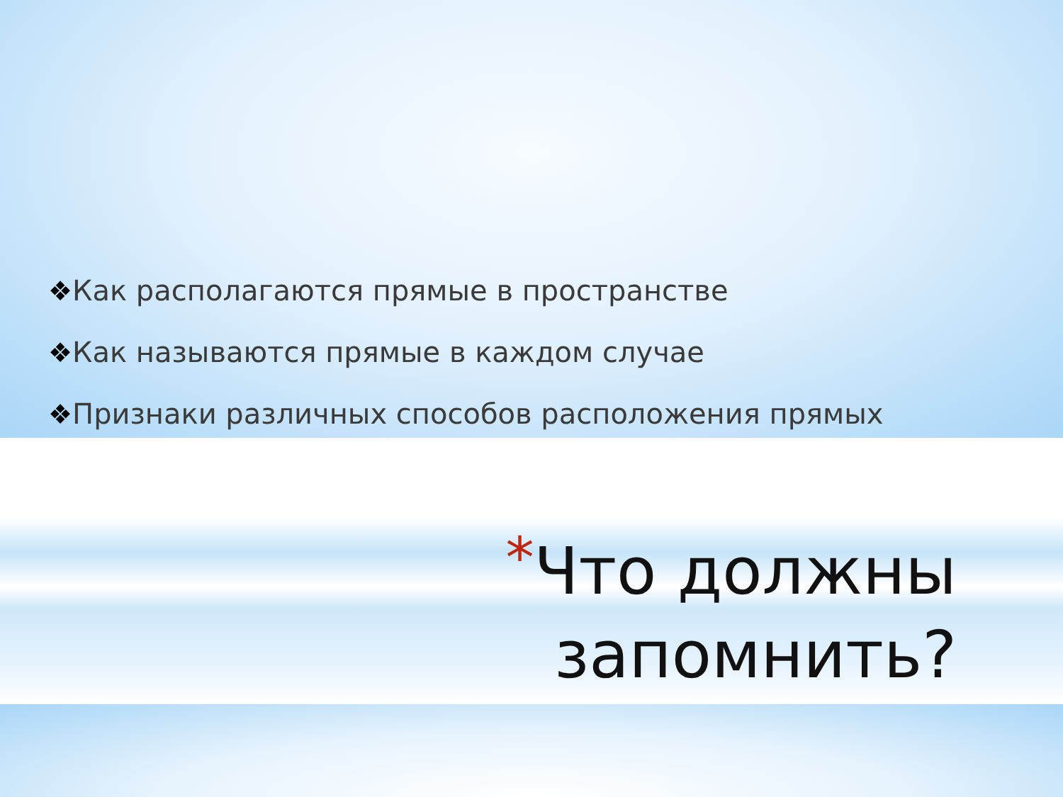❖Как располагаются прямые в пространстве
❖Как называются прямые в каждом случае
❖Признаки различных способов расположения прямых
*Что должны
запомнить?